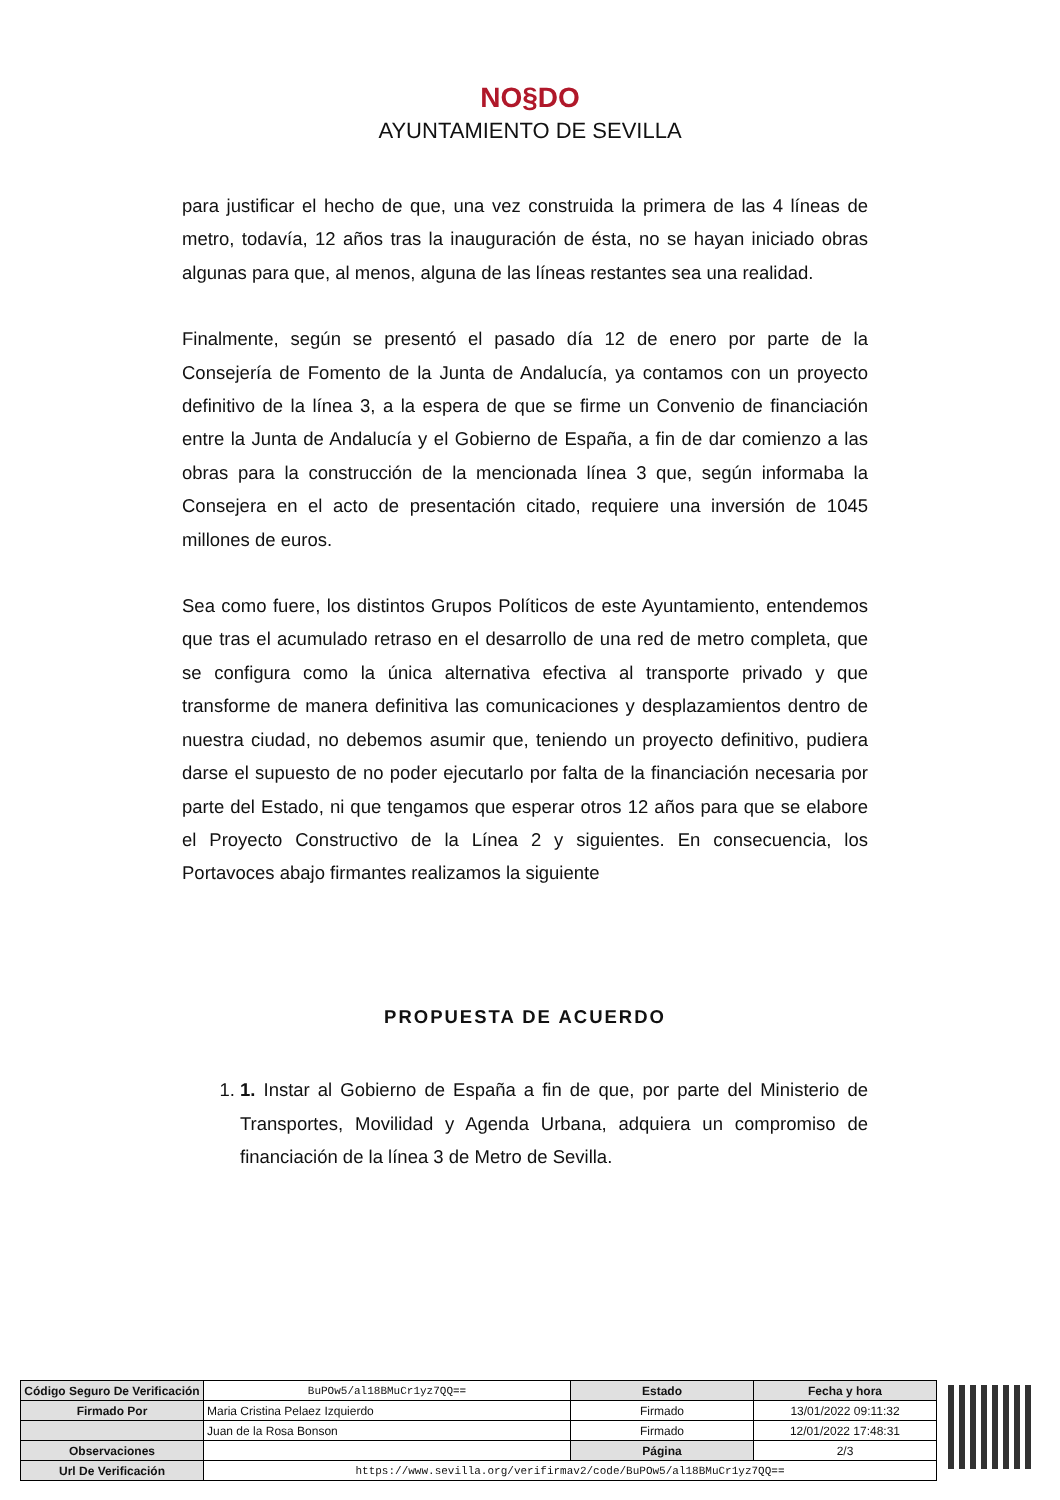NO§DO
AYUNTAMIENTO DE SEVILLA
para justificar el hecho de que, una vez construida la primera de las 4 líneas de metro, todavía, 12 años tras la inauguración de ésta, no se hayan iniciado obras algunas para que, al menos, alguna de las líneas restantes sea una realidad.
Finalmente, según se presentó el pasado día 12 de enero por parte de la Consejería de Fomento de la Junta de Andalucía, ya contamos con un proyecto definitivo de la línea 3, a la espera de que se firme un Convenio de financiación entre la Junta de Andalucía y el Gobierno de España, a fin de dar comienzo a las obras para la construcción de la mencionada línea 3 que, según informaba la Consejera en el acto de presentación citado, requiere una inversión de 1045 millones de euros.
Sea como fuere, los distintos Grupos Políticos de este Ayuntamiento, entendemos que tras el acumulado retraso en el desarrollo de una red de metro completa, que se configura como la única alternativa efectiva al transporte privado y que transforme de manera definitiva las comunicaciones y desplazamientos dentro de nuestra ciudad, no debemos asumir que, teniendo un proyecto definitivo, pudiera darse el supuesto de no poder ejecutarlo por falta de la financiación necesaria por parte del Estado, ni que tengamos que esperar otros 12 años para que se elabore el Proyecto Constructivo de la Línea 2 y siguientes. En consecuencia, los Portavoces abajo firmantes realizamos la siguiente
PROPUESTA DE ACUERDO
1. 1. Instar al Gobierno de España a fin de que, por parte del Ministerio de Transportes, Movilidad y Agenda Urbana, adquiera un compromiso de financiación de la línea 3 de Metro de Sevilla.
| Código Seguro De Verificación | BuPOw5/al18BMuCr1yz7QQ== | Estado | Fecha y hora |
| Firmado Por | Maria Cristina Pelaez Izquierdo | Firmado | 13/01/2022 09:11:32 |
| | Juan de la Rosa Bonson | Firmado | 12/01/2022 17:48:31 |
| Observaciones | | Página | 2/3 |
| Url De Verificación | https://www.sevilla.org/verifirmav2/code/BuPOw5/al18BMuCr1yz7QQ== | | |